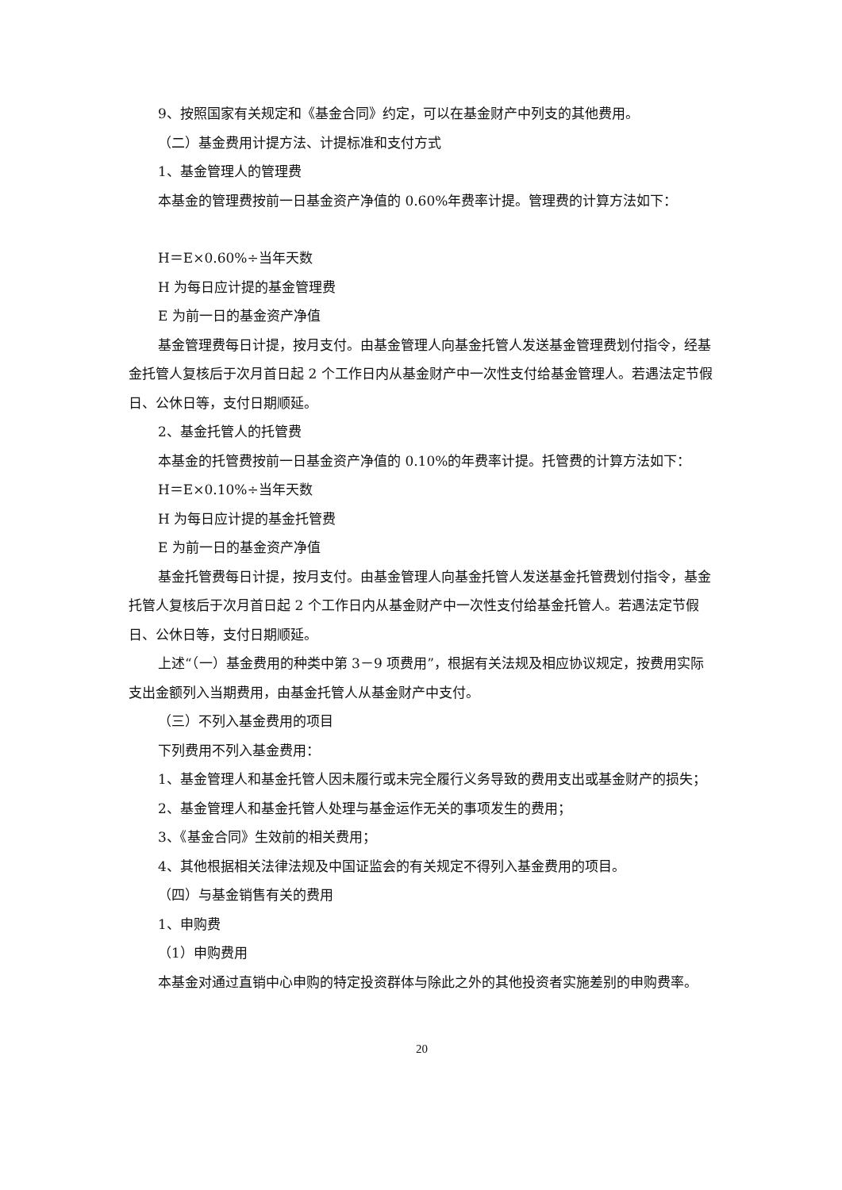9、按照国家有关规定和《基金合同》约定，可以在基金财产中列支的其他费用。
（二）基金费用计提方法、计提标准和支付方式
1、基金管理人的管理费
本基金的管理费按前一日基金资产净值的 0.60%年费率计提。管理费的计算方法如下：
H＝E×0.60%÷当年天数
H 为每日应计提的基金管理费
E 为前一日的基金资产净值
基金管理费每日计提，按月支付。由基金管理人向基金托管人发送基金管理费划付指令，经基金托管人复核后于次月首日起 2 个工作日内从基金财产中一次性支付给基金管理人。若遇法定节假日、公休日等，支付日期顺延。
2、基金托管人的托管费
本基金的托管费按前一日基金资产净值的 0.10%的年费率计提。托管费的计算方法如下：
H＝E×0.10%÷当年天数
H 为每日应计提的基金托管费
E 为前一日的基金资产净值
基金托管费每日计提，按月支付。由基金管理人向基金托管人发送基金托管费划付指令，基金托管人复核后于次月首日起 2 个工作日内从基金财产中一次性支付给基金托管人。若遇法定节假日、公休日等，支付日期顺延。
上述“（一）基金费用的种类中第 3－9 项费用”，根据有关法规及相应协议规定，按费用实际支出金额列入当期费用，由基金托管人从基金财产中支付。
（三）不列入基金费用的项目
下列费用不列入基金费用：
1、基金管理人和基金托管人因未履行或未完全履行义务导致的费用支出或基金财产的损失；
2、基金管理人和基金托管人处理与基金运作无关的事项发生的费用；
3、《基金合同》生效前的相关费用；
4、其他根据相关法律法规及中国证监会的有关规定不得列入基金费用的项目。
（四）与基金销售有关的费用
1、申购费
（1）申购费用
本基金对通过直销中心申购的特定投资群体与除此之外的其他投资者实施差别的申购费率。
20